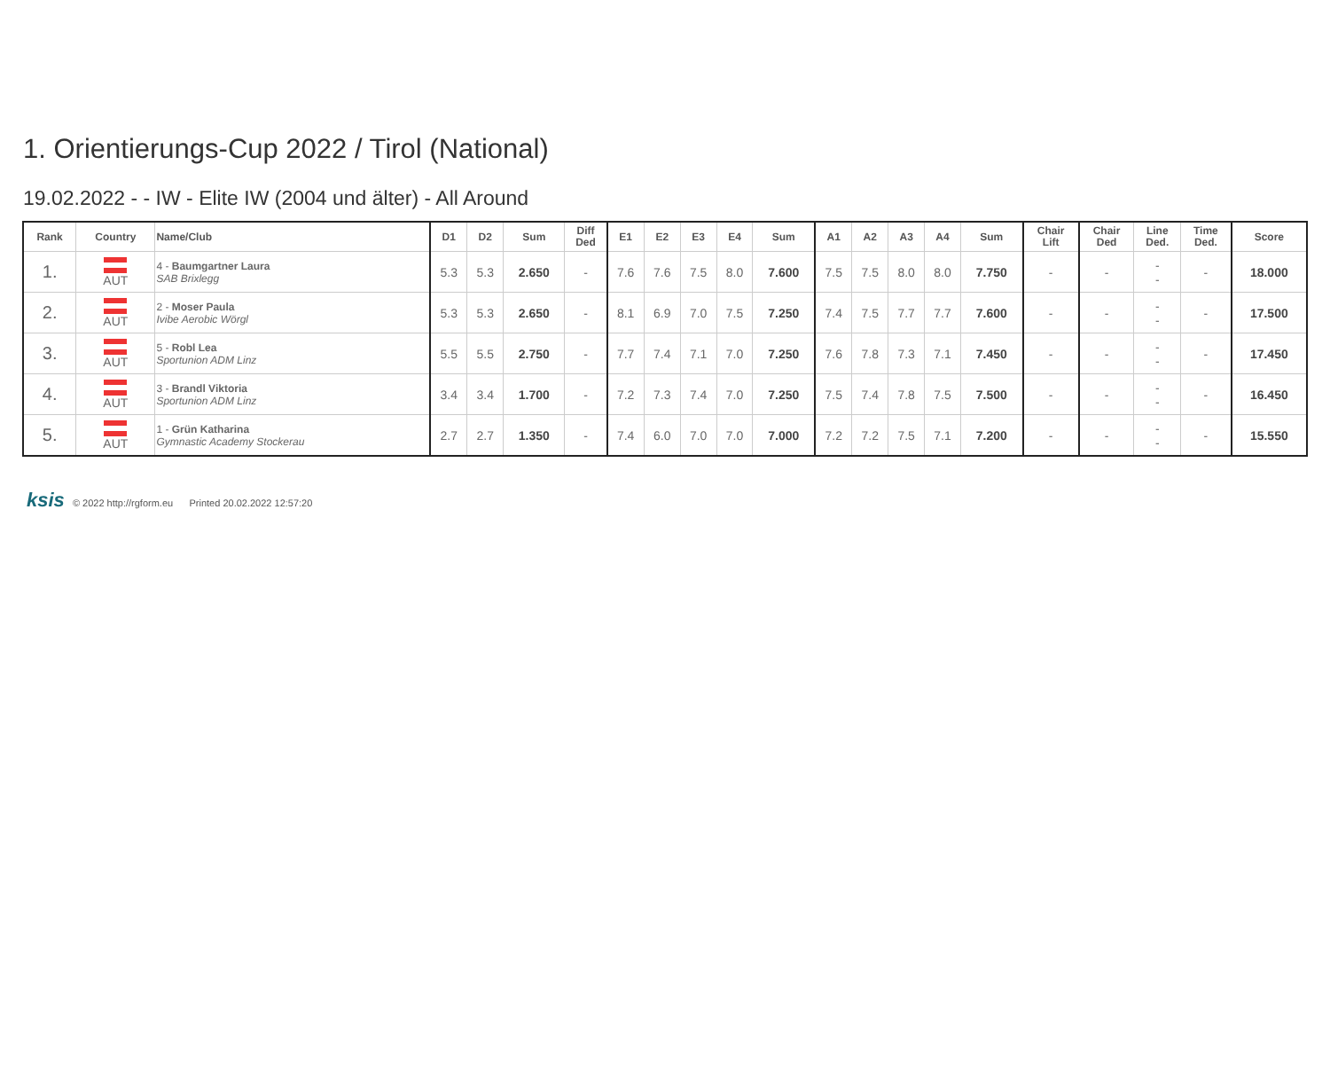1. Orientierungs-Cup 2022 / Tirol (National)
19.02.2022 - - IW - Elite IW (2004 und älter) - All Around
| Rank | Country | Name/Club | D1 | D2 | Sum | Diff Ded | E1 | E2 | E3 | E4 | Sum | A1 | A2 | A3 | A4 | Sum | Chair Lift | Chair Ded | Line Ded. | Time Ded. | Score |
| --- | --- | --- | --- | --- | --- | --- | --- | --- | --- | --- | --- | --- | --- | --- | --- | --- | --- | --- | --- | --- | --- |
| 1. | AUT | 4 - Baumgartner Laura SAB Brixlegg | 5.3 | 5.3 | 2.650 | - | 7.6 | 7.6 | 7.5 | 8.0 | 7.600 | 7.5 | 7.5 | 8.0 | 8.0 | 7.750 | - | - | - - | - | 18.000 |
| 2. | AUT | 2 - Moser Paula Ivibe Aerobic Wörgl | 5.3 | 5.3 | 2.650 | - | 8.1 | 6.9 | 7.0 | 7.5 | 7.250 | 7.4 | 7.5 | 7.7 | 7.7 | 7.600 | - | - | - - | - | 17.500 |
| 3. | AUT | 5 - Robl Lea Sportunion ADM Linz | 5.5 | 5.5 | 2.750 | - | 7.7 | 7.4 | 7.1 | 7.0 | 7.250 | 7.6 | 7.8 | 7.3 | 7.1 | 7.450 | - | - | - - | - | 17.450 |
| 4. | AUT | 3 - Brandl Viktoria Sportunion ADM Linz | 3.4 | 3.4 | 1.700 | - | 7.2 | 7.3 | 7.4 | 7.0 | 7.250 | 7.5 | 7.4 | 7.8 | 7.5 | 7.500 | - | - | - - | - | 16.450 |
| 5. | AUT | 1 - Grün Katharina Gymnastic Academy Stockerau | 2.7 | 2.7 | 1.350 | - | 7.4 | 6.0 | 7.0 | 7.0 | 7.000 | 7.2 | 7.2 | 7.5 | 7.1 | 7.200 | - | - | - - | - | 15.550 |
ksis © 2022 http://rgform.eu Printed 20.02.2022 12:57:20